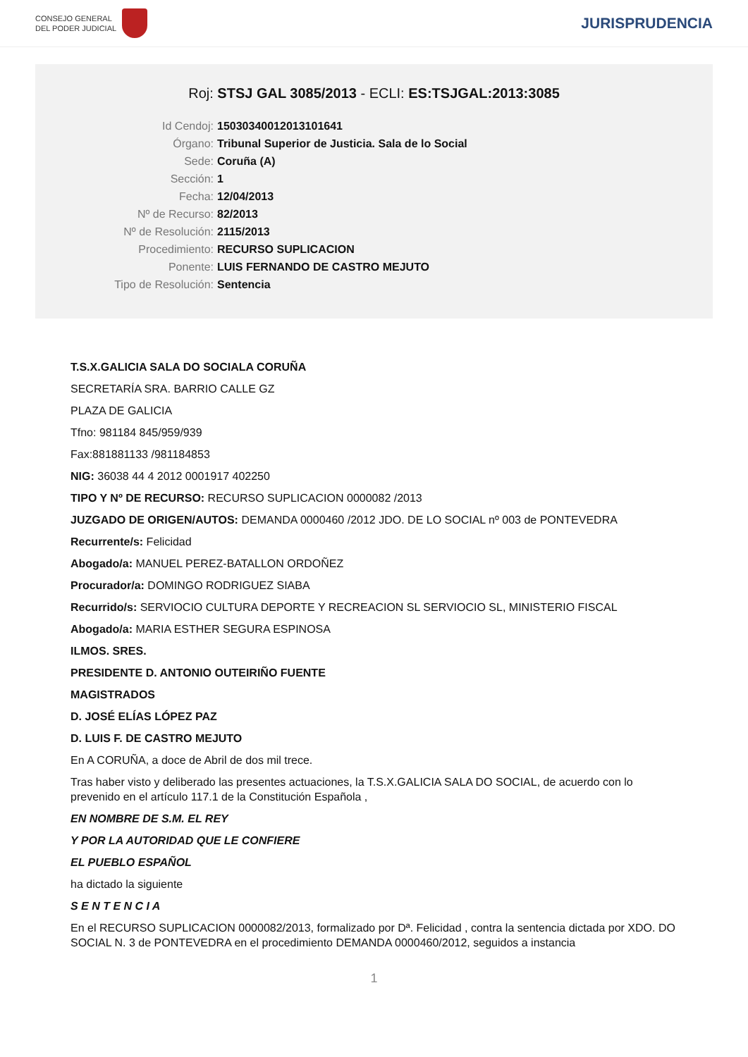CONSEJO GENERAL
DEL PODER JUDICIAL
JURISPRUDENCIA
Roj: STSJ GAL 3085/2013 - ECLI: ES:TSJGAL:2013:3085
Id Cendoj: 15030340012013101641
Órgano: Tribunal Superior de Justicia. Sala de lo Social
Sede: Coruña (A)
Sección: 1
Fecha: 12/04/2013
Nº de Recurso: 82/2013
Nº de Resolución: 2115/2013
Procedimiento: RECURSO SUPLICACION
Ponente: LUIS FERNANDO DE CASTRO MEJUTO
Tipo de Resolución: Sentencia
T.S.X.GALICIA SALA DO SOCIALA CORUÑA
SECRETARÍA SRA. BARRIO CALLE GZ
PLAZA DE GALICIA
Tfno: 981184 845/959/939
Fax:881881133 /981184853
NIG: 36038 44 4 2012 0001917 402250
TIPO Y Nº DE RECURSO: RECURSO SUPLICACION 0000082 /2013
JUZGADO DE ORIGEN/AUTOS: DEMANDA 0000460 /2012 JDO. DE LO SOCIAL nº 003 de PONTEVEDRA
Recurrente/s: Felicidad
Abogado/a: MANUEL PEREZ-BATALLON ORDOÑEZ
Procurador/a: DOMINGO RODRIGUEZ SIABA
Recurrido/s: SERVIOCIO CULTURA DEPORTE Y RECREACION SL SERVIOCIO SL, MINISTERIO FISCAL
Abogado/a: MARIA ESTHER SEGURA ESPINOSA
ILMOS. SRES.
PRESIDENTE D. ANTONIO OUTEIRIÑO FUENTE
MAGISTRADOS
D. JOSÉ ELÍAS LÓPEZ PAZ
D. LUIS F. DE CASTRO MEJUTO
En A CORUÑA, a doce de Abril de dos mil trece.
Tras haber visto y deliberado las presentes actuaciones, la T.S.X.GALICIA SALA DO SOCIAL, de acuerdo con lo prevenido en el artículo 117.1 de la Constitución Española ,
EN NOMBRE DE S.M. EL REY
Y POR LA AUTORIDAD QUE LE CONFIERE
EL PUEBLO ESPAÑOL
ha dictado la siguiente
S E N T E N C I A
En el RECURSO SUPLICACION 0000082/2013, formalizado por Dª. Felicidad , contra la sentencia dictada por XDO. DO SOCIAL N. 3 de PONTEVEDRA en el procedimiento DEMANDA 0000460/2012, seguidos a instancia
1